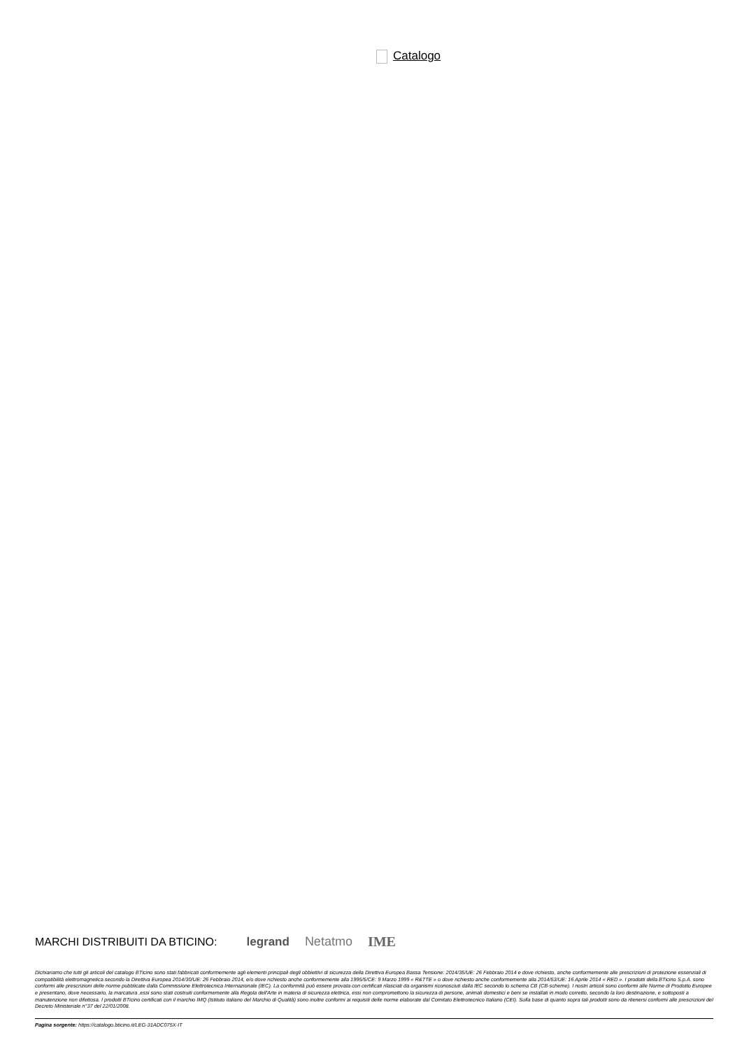Catalogo
MARCHI DISTRIBUITI DA BTICINO: legrand Netatmo IME
Dichiariamo che tutti gli articoli del catalogo BTicino sono stati fabbricati conformemente agli elementi principali degli obbiettivi di sicurezza della Direttiva Europea Bassa Tensione: 2014/35/UE: 26 Febbraio 2014 e dove richiesto, anche conformemente alle prescrizioni di protezione essenziali di compatibilità elettromagnetica secondo la Direttiva Europea 2014/30/UE: 26 Febbraio 2014, e/o dove richiesto anche conformemente alla 1995/5/CE: 9 Marzo 1999 « R&TTE » o dove richiesto anche conformemente alla 2014/53/UE: 16 Aprile 2014 « RED ». I prodotti della BTicino S.p.A. sono conformi alle prescrizioni delle norme pubblicate dalla Commissione Elettrotecnica Internazionale (IEC). La conformità può essere provata con certificati rilasciati da organismi riconosciuti dalla IEC secondo lo schema CB (CB-scheme). I nostri articoli sono conformi alle Norme di Prodotto Europee e presentano, dove necessario, la marcatura ,essi sono stati costruiti conformemente alla Regola dell'Arte in materia di sicurezza elettrica, essi non compromettono la sicurezza di persone, animali domestici e beni se installati in modo corretto, secondo la loro destinazione, e sottoposti a manutenzione non difettosa. I prodotti BTicino certificati con il marchio IMQ (Istituto italiano del Marchio di Qualità) sono inoltre conformi ai requisiti delle norme elaborate dal Comitato Elettrotecnico Italiano (CEI). Sulla base di quanto sopra tali prodotti sono da ritenersi conformi alle prescrizioni del Decreto Ministeriale n°37 del 22/01/2008.
Pagina sorgente: https://catalogo.bticino.it/LEG-31ADC075X-IT